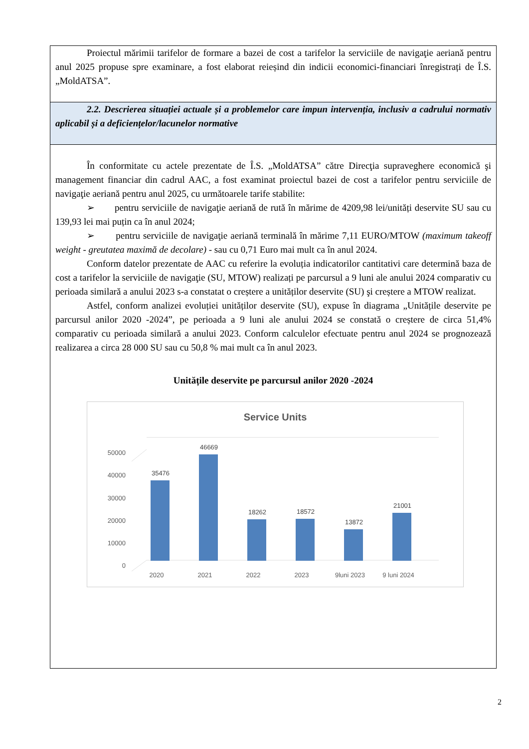| Proiectul mărimii tarifelor de formare a bazei de cost a tarifelor la serviciile de navigaţie aeriană pentru anul 2025 propuse spre examinare, a fost elaborat reieșind din indicii economici-financiari înregistrați de Î.S. „MoldATSA”. |
| 2.2. Descrierea situației actuale și a problemelor care impun intervenția, inclusiv a cadrului normativ aplicabil și a deficiențelor/lacunelor normative |
| În conformitate cu actele prezentate de Î.S. „MoldATSA” către Direcţia supraveghere economică şi management financiar din cadrul AAC, a fost examinat proiectul bazei de cost a tarifelor pentru serviciile de navigaţie aeriană pentru anul 2025, cu următoarele tarife stabilite: ➢ pentru serviciile de navigaţie aeriană de rută în mărime de 4209,98 lei/unități deservite SU sau cu 139,93 lei mai puțin ca în anul 2024; ➢ pentru serviciile de navigaţie aeriană terminală în mărime 7,11 EURO/MTOW (maximum takeoff weight - greutatea maximă de decolare) - sau cu 0,71 Euro mai mult ca în anul 2024. Conform datelor prezentate de AAC cu referire la evoluția indicatorilor cantitativi care determină baza de cost a tarifelor la serviciile de navigaţie (SU, MTOW) realizați pe parcursul a 9 luni ale anului 2024 comparativ cu perioada similară a anului 2023 s-a constatat o creștere a unităților deservite (SU) şi creștere a MTOW realizat. Astfel, conform analizei evoluției unităților deservite (SU), expuse în diagrama „Unitățile deservite pe parcursul anilor 2020 -2024”, pe perioada a 9 luni ale anului 2024 se constată o creștere de circa 51,4% comparativ cu perioada similară a anului 2023. Conform calculelor efectuate pentru anul 2024 se prognozează realizarea a circa 28 000 SU sau cu 50,8 % mai mult ca în anul 2023. Unitățile deservite pe parcursul anilor 2020 -2024 Service Units 50000 40000 30000 20000 10000 0 35476 46669 18262 18572 13872 21001 2020 2021 2022 2023 9luni 2023 9 luni 2024 |
2